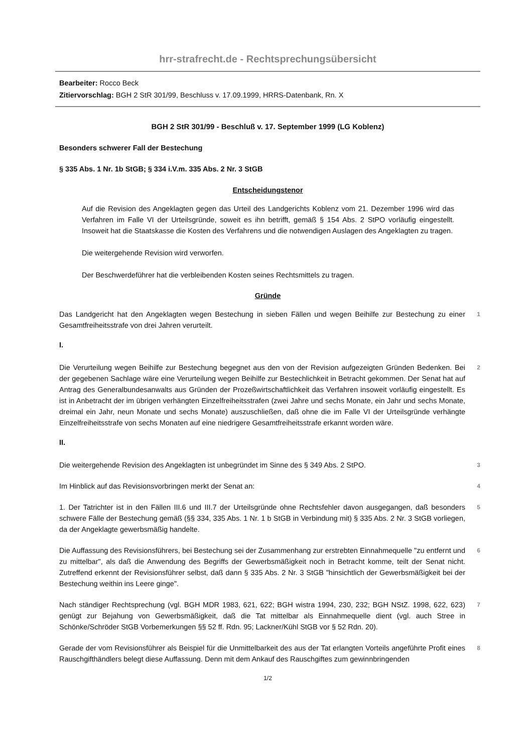hrr-strafrecht.de - Rechtsprechungsübersicht
Bearbeiter: Rocco Beck
Zitiervorschlag: BGH 2 StR 301/99, Beschluss v. 17.09.1999, HRRS-Datenbank, Rn. X
BGH 2 StR 301/99 - Beschluß v. 17. September 1999 (LG Koblenz)
Besonders schwerer Fall der Bestechung
§ 335 Abs. 1 Nr. 1b StGB; § 334 i.V.m. 335 Abs. 2 Nr. 3 StGB
Entscheidungstenor
Auf die Revision des Angeklagten gegen das Urteil des Landgerichts Koblenz vom 21. Dezember 1996 wird das Verfahren im Falle VI der Urteilsgründe, soweit es ihn betrifft, gemäß § 154 Abs. 2 StPO vorläufig eingestellt. Insoweit hat die Staatskasse die Kosten des Verfahrens und die notwendigen Auslagen des Angeklagten zu tragen.
Die weitergehende Revision wird verworfen.
Der Beschwerdeführer hat die verbleibenden Kosten seines Rechtsmittels zu tragen.
Gründe
Das Landgericht hat den Angeklagten wegen Bestechung in sieben Fällen und wegen Beihilfe zur Bestechung zu einer Gesamtfreiheitsstrafe von drei Jahren verurteilt.
1
I.
Die Verurteilung wegen Beihilfe zur Bestechung begegnet aus den von der Revision aufgezeigten Gründen Bedenken. Bei der gegebenen Sachlage wäre eine Verurteilung wegen Beihilfe zur Bestechlichkeit in Betracht gekommen. Der Senat hat auf Antrag des Generalbundesanwalts aus Gründen der Prozeßwirtschaftlichkeit das Verfahren insoweit vorläufig eingestellt. Es ist in Anbetracht der im übrigen verhängten Einzelfreiheitsstrafen (zwei Jahre und sechs Monate, ein Jahr und sechs Monate, dreimal ein Jahr, neun Monate und sechs Monate) auszuschließen, daß ohne die im Falle VI der Urteilsgründe verhängte Einzelfreiheitsstrafe von sechs Monaten auf eine niedrigere Gesamtfreiheitsstrafe erkannt worden wäre.
2
II.
Die weitergehende Revision des Angeklagten ist unbegründet im Sinne des § 349 Abs. 2 StPO.
3
Im Hinblick auf das Revisionsvorbringen merkt der Senat an:
4
1. Der Tatrichter ist in den Fällen III.6 und III.7 der Urteilsgründe ohne Rechtsfehler davon ausgegangen, daß besonders schwere Fälle der Bestechung gemäß (§§ 334, 335 Abs. 1 Nr. 1 b StGB in Verbindung mit) § 335 Abs. 2 Nr. 3 StGB vorliegen, da der Angeklagte gewerbsmäßig handelte.
5
Die Auffassung des Revisionsführers, bei Bestechung sei der Zusammenhang zur erstrebten Einnahmequelle "zu entfernt und zu mittelbar", als daß die Anwendung des Begriffs der Gewerbsmäßigkeit noch in Betracht komme, teilt der Senat nicht. Zutreffend erkennt der Revisionsführer selbst, daß dann § 335 Abs. 2 Nr. 3 StGB "hinsichtlich der Gewerbsmäßigkeit bei der Bestechung weithin ins Leere ginge".
6
Nach ständiger Rechtsprechung (vgl. BGH MDR 1983, 621, 622; BGH wistra 1994, 230, 232; BGH NStZ. 1998, 622, 623) genügt zur Bejahung von Gewerbsmäßigkeit, daß die Tat mittelbar als Einnahmequelle dient (vgl. auch Stree in Schönke/Schröder StGB Vorbemerkungen §§ 52 ff. Rdn. 95; Lackner/Kühl StGB vor § 52 Rdn. 20).
7
Gerade der vom Revisionsführer als Beispiel für die Unmittelbarkeit des aus der Tat erlangten Vorteils angeführte Profit eines Rauschgifthändlers belegt diese Auffassung. Denn mit dem Ankauf des Rauschgiftes zum gewinnbringenden
8
1/2